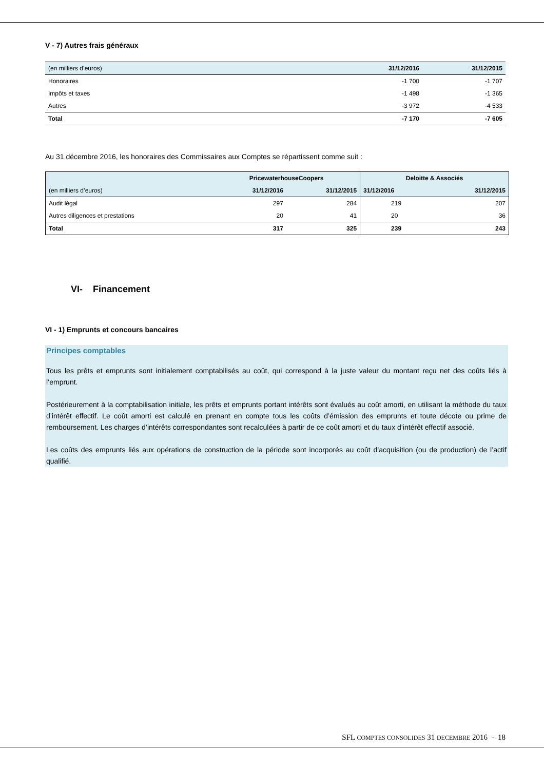V - 7) Autres frais généraux
| (en milliers d’euros) | 31/12/2016 | 31/12/2015 |
| --- | --- | --- |
| Honoraires | -1 700 | -1 707 |
| Impôts et taxes | -1 498 | -1 365 |
| Autres | -3 972 | -4 533 |
| Total | -7 170 | -7 605 |
Au 31 décembre 2016, les honoraires des Commissaires aux Comptes se répartissent comme suit :
| | PricewaterhouseCoopers | | Deloitte & Associés | |
| --- | --- | --- | --- | --- |
| (en milliers d’euros) | 31/12/2016 | 31/12/2015 | 31/12/2016 | 31/12/2015 |
| Audit légal | 297 | 284 | 219 | 207 |
| Autres diligences et prestations | 20 | 41 | 20 | 36 |
| Total | 317 | 325 | 239 | 243 |
VI- Financement
VI - 1) Emprunts et concours bancaires
Principes comptables
Tous les prêts et emprunts sont initialement comptabilisés au coût, qui correspond à la juste valeur du montant reçu net des coûts liés à l’emprunt.
Postérieurement à la comptabilisation initiale, les prêts et emprunts portant intérêts sont évalués au coût amorti, en utilisant la méthode du taux d’intérêt effectif. Le coût amorti est calculé en prenant en compte tous les coûts d’émission des emprunts et toute décote ou prime de remboursement. Les charges d’intérêts correspondantes sont recalculées à partir de ce coût amorti et du taux d’intérêt effectif associé.
Les coûts des emprunts liés aux opérations de construction de la période sont incorporés au coût d’acquisition (ou de production) de l’actif qualifié.
SFL COMPTES CONSOLIDES 31 DECEMBRE 2016 - 18